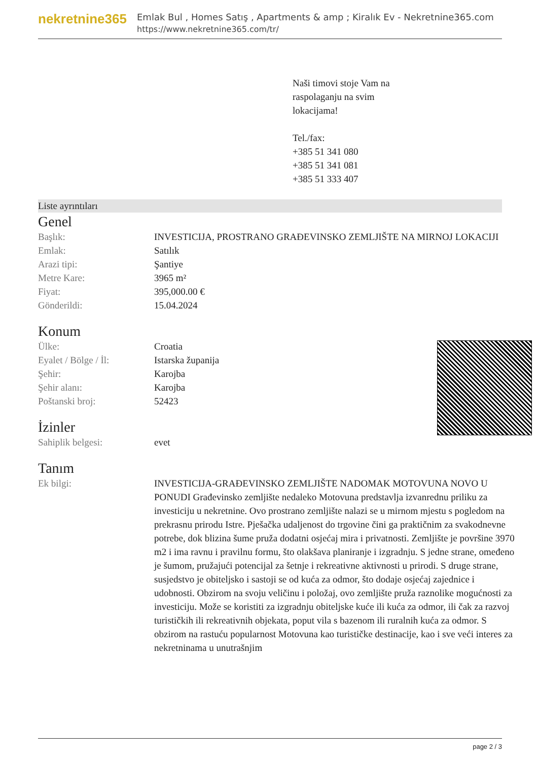nekretnine365
Emlak Bul , Homes Satış , Apartments & amp ; Kiralık Ev - Nekretnine365.com
https://www.nekretnine365.com/tr/
Naši timovi stoje Vam na
raspolaganju na svim
lokacijama!
Tel./fax:
+385 51 341 080
+385 51 341 081
+385 51 333 407
Liste ayrıntıları
Genel
| Başlık: | INVESTICIJA, PROSTRANO GRAĐEVINSKO ZEMLJIŠTE NA MIRNOJ LOKACIJI |
| Emlak: | Satılık |
| Arazi tipi: | Şantiye |
| Metre Kare: | 3965 m² |
| Fiyat: | 395,000.00 € |
| Gönderildi: | 15.04.2024 |
Konum
| Ülke: | Croatia |
| Eyalet / Bölge / İl: | Istarska županija |
| Şehir: | Karojba |
| Şehir alanı: | Karojba |
| Poštanski broj: | 52423 |
İzinler
| Sahiplik belgesi: | evet |
Tanım
| Ek bilgi: | INVESTICIJA-GRAĐEVINSKO ZEMLJIŠTE NADOMAK MOTOVUNA NOVO U PONUDI Građevinsko zemljište nedaleko Motovuna predstavlja izvanrednu priliku za investiciju u nekretnine. Ovo prostrano zemljište nalazi se u mirnom mjestu s pogledom na prekrasnu prirodu Istre. Pješačka udaljenost do trgovine čini ga praktičnim za svakodnevne potrebe, dok blizina šume pruža dodatni osjećaj mira i privatnosti. Zemljište je površine 3970 m2 i ima ravnu i pravilnu formu, što olakšava planiranje i izgradnju. S jedne strane, omeđeno je šumom, pružajući potencijal za šetnje i rekreativne aktivnosti u prirodi. S druge strane, susjedstvo je obiteljsko i sastoji se od kuća za odmor, što dodaje osjećaj zajednice i udobnosti. Obzirom na svoju veličinu i položaj, ovo zemljište pruža raznolike mogućnosti za investiciju. Može se koristiti za izgradnju obiteljske kuće ili kuća za odmor, ili čak za razvoj turističkih ili rekreativnih objekata, poput vila s bazenom ili ruralnih kuća za odmor. S obzirom na rastuću popularnost Motovuna kao turističke destinacije, kao i sve veći interes za nekretninama u unutrašnjim |
page 2 / 3